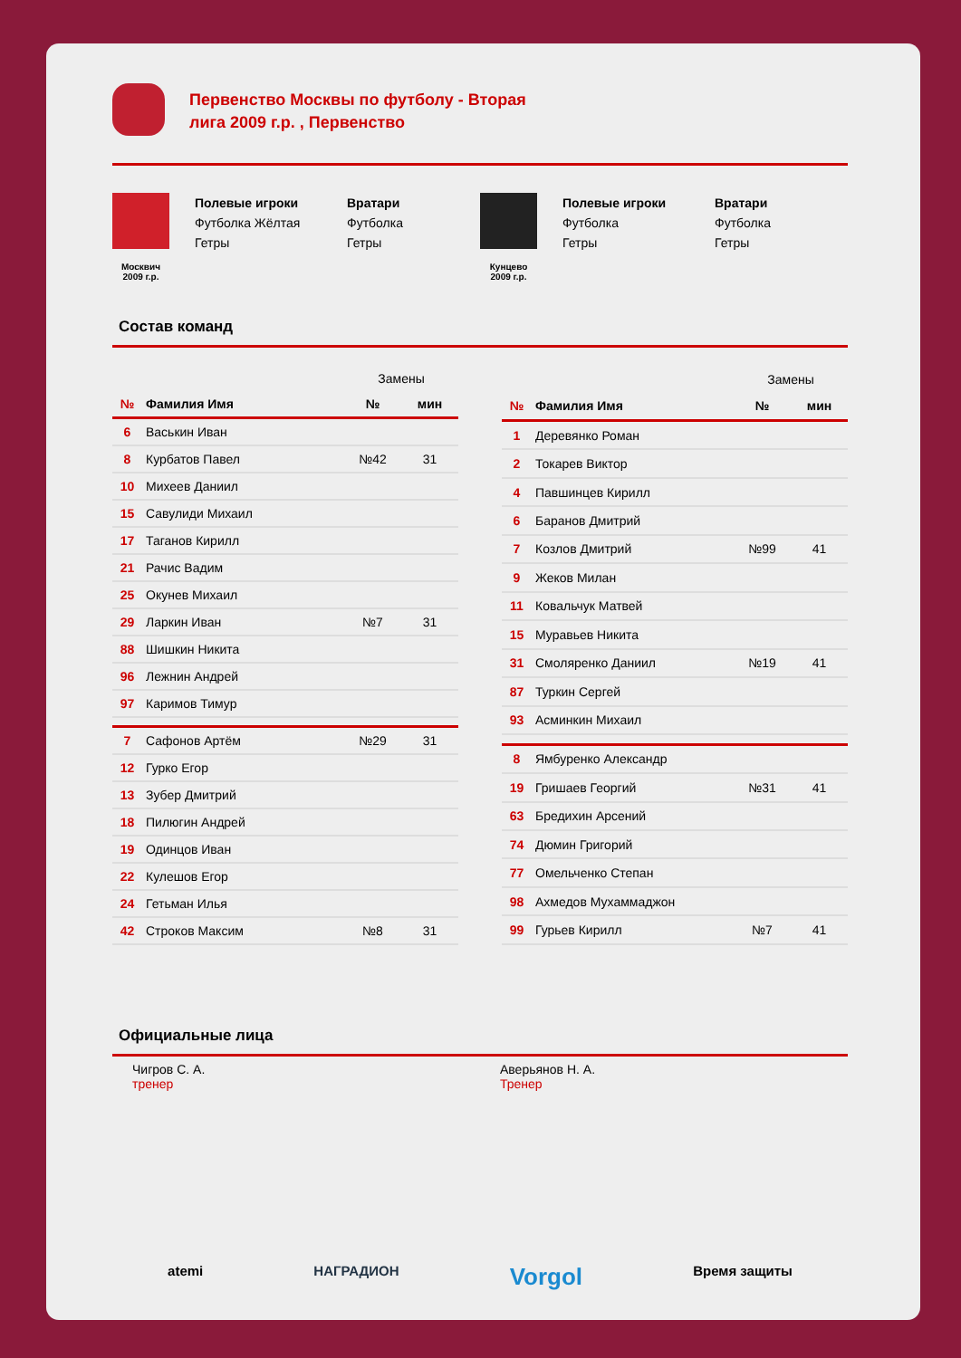Первенство Москвы по футболу - Вторая лига 2009 г.р. , Первенство
Москвич
2009 г.р.
Полевые игроки
Футболка Жёлтая
Гетры
Вратари
Футболка
Гетры
Кунцево
2009 г.р.
Полевые игроки
Футболка
Гетры
Вратари
Футболка
Гетры
Состав команд
| | | Замены | |
| № | Фамилия Имя | № | мин |
| 6 | Васькин Иван | | |
| 8 | Курбатов Павел | №42 | 31 |
| 10 | Михеев Даниил | | |
| 15 | Савулиди Михаил | | |
| 17 | Таганов Кирилл | | |
| 21 | Рачис Вадим | | |
| 25 | Окунев Михаил | | |
| 29 | Ларкин Иван | №7 | 31 |
| 88 | Шишкин Никита | | |
| 96 | Лежнин Андрей | | |
| 97 | Каримов Тимур | | |
| 7 | Сафонов Артём | №29 | 31 |
| 12 | Гурко Егор | | |
| 13 | Зубер Дмитрий | | |
| 18 | Пилюгин Андрей | | |
| 19 | Одинцов Иван | | |
| 22 | Кулешов Егор | | |
| 24 | Гетьман Илья | | |
| 42 | Строков Максим | №8 | 31 |
| | | Замены | |
| № | Фамилия Имя | № | мин |
| 1 | Деревянко Роман | | |
| 2 | Токарев Виктор | | |
| 4 | Павшинцев Кирилл | | |
| 6 | Баранов Дмитрий | | |
| 7 | Козлов Дмитрий | №99 | 41 |
| 9 | Жеков Милан | | |
| 11 | Ковальчук Матвей | | |
| 15 | Муравьев Никита | | |
| 31 | Смоляренко Даниил | №19 | 41 |
| 87 | Туркин Сергей | | |
| 93 | Асминкин Михаил | | |
| 8 | Ямбуренко Александр | | |
| 19 | Гришаев Георгий | №31 | 41 |
| 63 | Бредихин Арсений | | |
| 74 | Дюмин Григорий | | |
| 77 | Омельченко Степан | | |
| 98 | Ахмедов Мухаммаджон | | |
| 99 | Гурьев Кирилл | №7 | 41 |
Официальные лица
Чигров С. А.
тренер
Аверьянов Н. А.
Тренер
atemi НАГРАДИОН Vorgol Время защиты